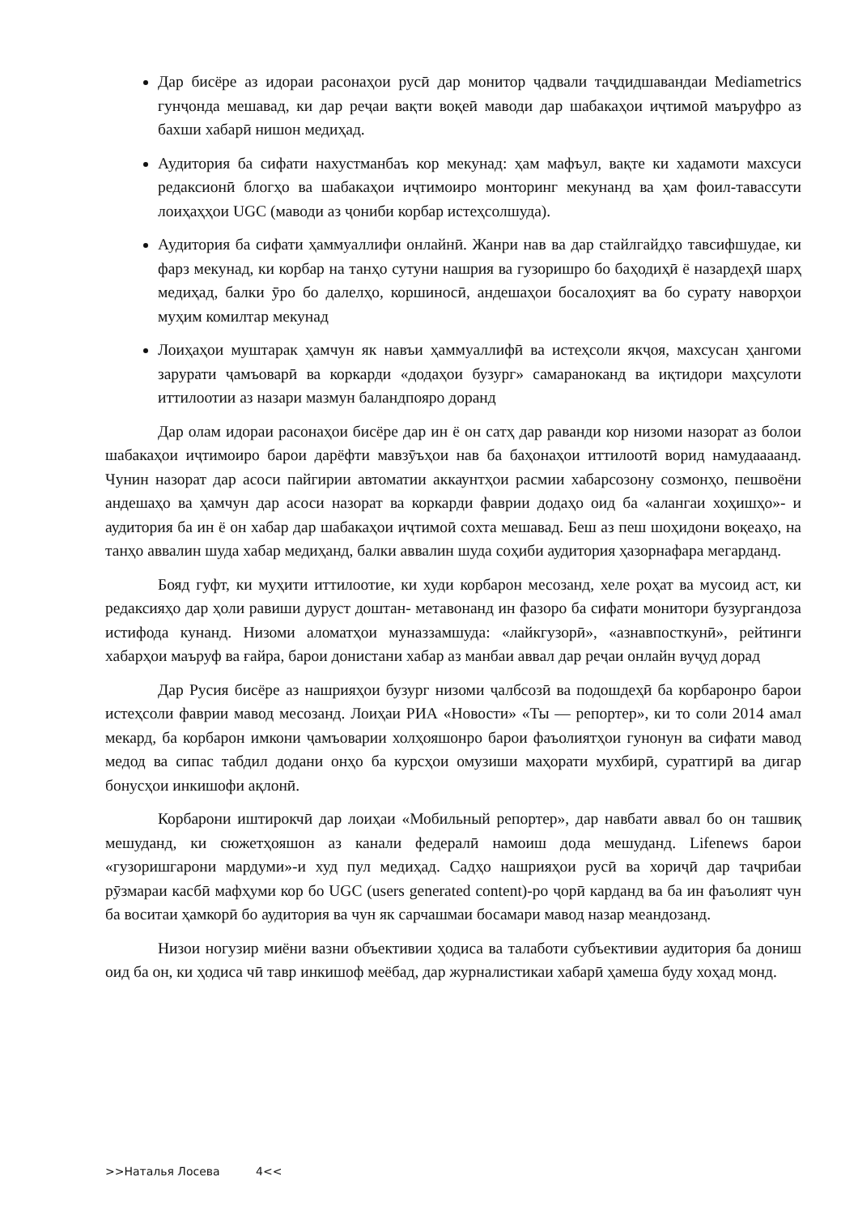Дар бисёре аз идораи расонаҳои русӣ дар монитор ҷадвали таҷдидшавандаи Mediametrics гунҷонда мешавад, ки дар реҷаи вақти воқеӣ маводи дар шабакаҳои иҷтимоӣ маъруфро аз бахши хабарӣ нишон медиҳад.
Аудитория ба сифати нахустманбаъ кор мекунад: ҳам мафъул, вақте ки хадамоти махсуси редаксионӣ блогҳо ва шабакаҳои иҷтимоиро монторинг мекунанд ва ҳам фоил-тавассути лоиҳаҳҳои UGC (маводи аз ҷониби корбар истеҳсолшуда).
Аудитория ба сифати ҳаммуаллифи онлайнӣ. Жанри нав ва дар стайлгайдҳо тавсифшудае, ки фарз мекунад, ки корбар на танҳо сутуни нашрия ва гузоришро бо баҳодиҳӣ ё назардеҳӣ шарҳ медиҳад, балки ӯро бо далелҳо, коршиносӣ, андешаҳои босалоҳият ва бо сурату наворҳои муҳим комилтар мекунад
Лоиҳаҳои муштарак ҳамчун як навъи ҳаммуаллифӣ ва истеҳсоли якҷоя, махсусан ҳангоми зарурати ҷамъоварӣ ва коркарди «додаҳои бузург» самараноканд ва иқтидори маҳсулоти иттилоотии аз назари мазмун баландпояро доранд
Дар олам идораи расонаҳои бисёре дар ин ё он сатҳ дар раванди кор низоми назорат аз болои шабакаҳои иҷтимоиро барои дарёфти мавзӯъҳои нав ба баҳонаҳои иттилоотӣ ворид намудаааанд. Чунин назорат дар асоси пайгирии автоматии аккаунтҳои расмии хабарсозону созмонҳо, пешвоёни андешаҳо ва ҳамчун дар асоси назорат ва коркарди фаврии додаҳо оид ба «алангаи хоҳишҳо»- и аудитория ба ин ё он хабар дар шабакаҳои иҷтимоӣ сохта мешавад. Беш аз пеш шоҳидони воқеаҳо, на танҳо аввалин шуда хабар медиҳанд, балки аввалин шуда соҳиби аудитория ҳазорнафара мегарданд.
Бояд гуфт, ки муҳити иттилоотие, ки худи корбарон месозанд, хеле роҳат ва мусоид аст, ки редаксияҳо дар ҳоли равиши дуруст доштан- метавонанд ин фазоро ба сифати монитори бузургандоза истифода кунанд. Низоми аломатҳои муназзамшуда: «лайкгузорӣ», «азнавпосткунӣ», рейтинги хабарҳои маъруф ва ғайра, барои донистани хабар аз манбаи аввал дар реҷаи онлайн вуҷуд дорад
Дар Русия бисёре аз нашрияҳои бузург низоми ҷалбсозӣ ва подошдеҳӣ ба корбаронро барои истеҳсоли фаврии мавод месозанд. Лоиҳаи РИА «Новости» «Ты — репортер», ки то соли 2014 амал мекард, ба корбарон имкони ҷамъоварии холҳояшонро барои фаъолиятҳои гунонун ва сифати мавод медод ва сипас табдил додани онҳо ба курсҳои омузиши маҳорати мухбирӣ, суратгирӣ ва дигар бонусҳои инкишофи ақлонӣ.
Корбарони иштирокчӣ дар лоиҳаи «Мобильный репортер», дар навбати аввал бо он ташвиқ мешуданд, ки сюжетҳояшон аз канали федералӣ намоиш дода мешуданд. Lifenews барои «гузоришгарони мардуми»-и худ пул медиҳад. Садҳо нашрияҳои русӣ ва хориҷӣ дар таҷрибаи рӯзмараи касбӣ мафҳуми кор бо UGC (users generated content)-ро ҷорӣ карданд ва ба ин фаъолият чун ба воситаи ҳамкорӣ бо аудитория ва чун як сарчашмаи босамари мавод назар меандозанд.
Низои ногузир миёни вазни объективии ҳодиса ва талаботи субъективии аудитория ба дониш оид ба он, ки ҳодиса чӣ тавр инкишоф меёбад, дар журналистикаи хабарӣ ҳамеша буду хоҳад монд.
>>Наталья Лосева 4<<